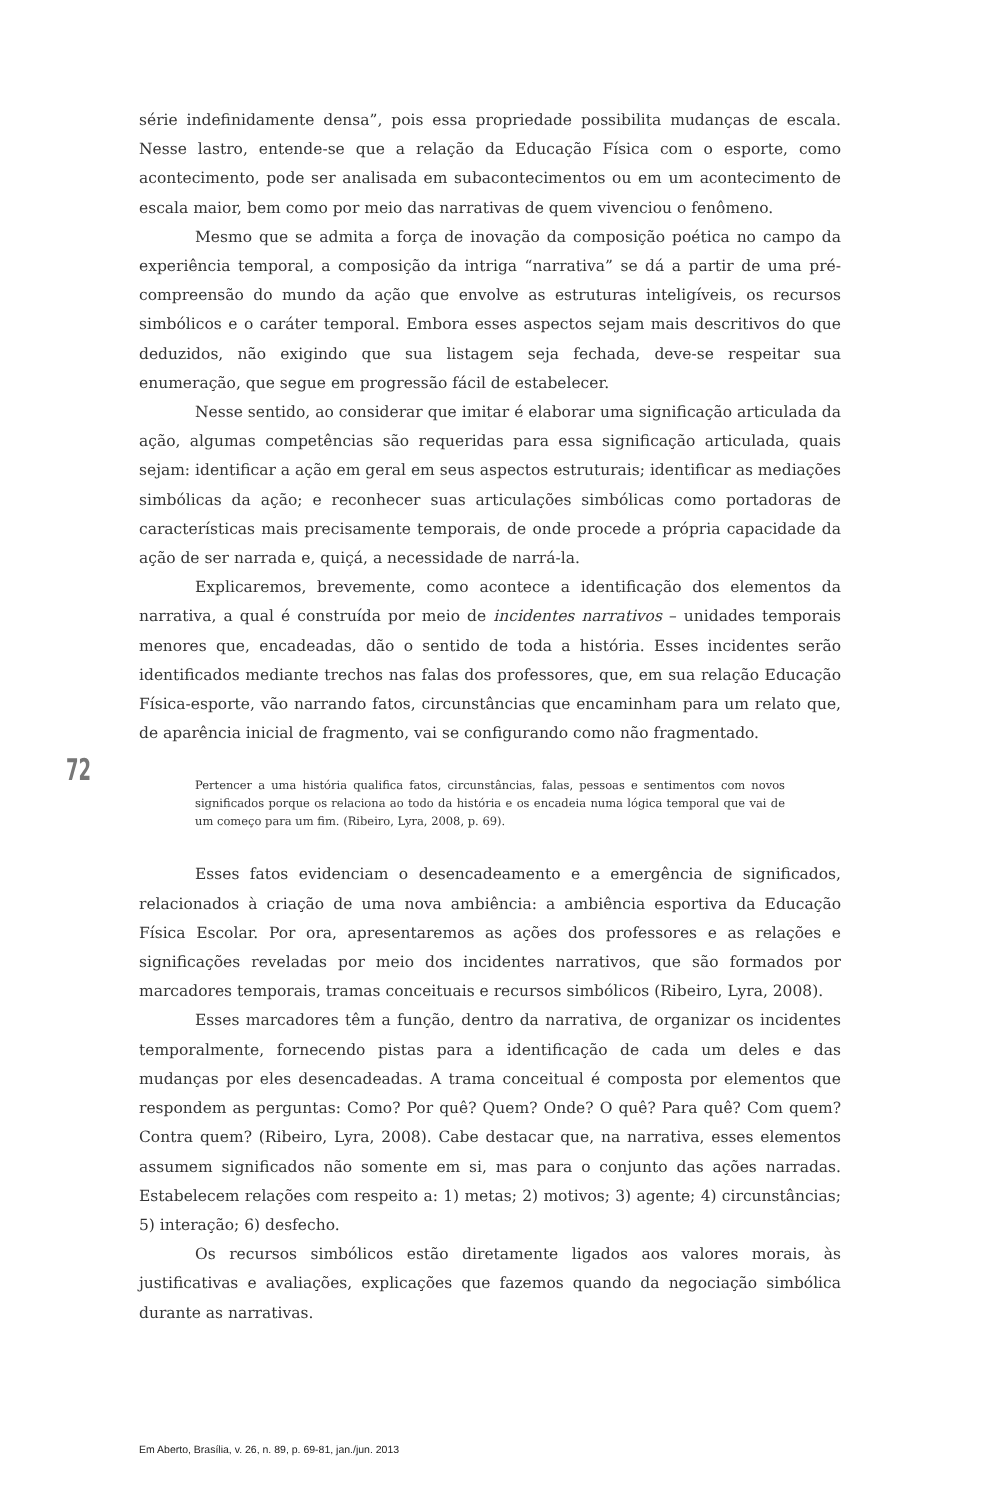série indefinidamente densa”, pois essa propriedade possibilita mudanças de escala. Nesse lastro, entende-se que a relação da Educação Física com o esporte, como acontecimento, pode ser analisada em subacontecimentos ou em um acontecimento de escala maior, bem como por meio das narrativas de quem vivenciou o fenômeno.
Mesmo que se admita a força de inovação da composição poética no campo da experiência temporal, a composição da intriga “narrativa” se dá a partir de uma pré-compreensão do mundo da ação que envolve as estruturas inteligíveis, os recursos simbólicos e o caráter temporal. Embora esses aspectos sejam mais descritivos do que deduzidos, não exigindo que sua listagem seja fechada, deve-se respeitar sua enumeração, que segue em progressão fácil de estabelecer.
Nesse sentido, ao considerar que imitar é elaborar uma significação articulada da ação, algumas competências são requeridas para essa significação articulada, quais sejam: identificar a ação em geral em seus aspectos estruturais; identificar as mediações simbólicas da ação; e reconhecer suas articulações simbólicas como portadoras de características mais precisamente temporais, de onde procede a própria capacidade da ação de ser narrada e, quiçá, a necessidade de narrá-la.
Explicaremos, brevemente, como acontece a identificação dos elementos da narrativa, a qual é construída por meio de incidentes narrativos – unidades temporais menores que, encadeadas, dão o sentido de toda a história. Esses incidentes serão identificados mediante trechos nas falas dos professores, que, em sua relação Educação Física-esporte, vão narrando fatos, circunstâncias que encaminham para um relato que, de aparência inicial de fragmento, vai se configurando como não fragmentado.
Pertencer a uma história qualifica fatos, circunstâncias, falas, pessoas e sentimentos com novos significados porque os relaciona ao todo da história e os encadeia numa lógica temporal que vai de um começo para um fim. (Ribeiro, Lyra, 2008, p. 69).
Esses fatos evidenciam o desencadeamento e a emergência de significados, relacionados à criação de uma nova ambiência: a ambiência esportiva da Educação Física Escolar. Por ora, apresentaremos as ações dos professores e as relações e significações reveladas por meio dos incidentes narrativos, que são formados por marcadores temporais, tramas conceituais e recursos simbólicos (Ribeiro, Lyra, 2008).
Esses marcadores têm a função, dentro da narrativa, de organizar os incidentes temporalmente, fornecendo pistas para a identificação de cada um deles e das mudanças por eles desencadeadas. A trama conceitual é composta por elementos que respondem as perguntas: Como? Por quê? Quem? Onde? O quê? Para quê? Com quem? Contra quem? (Ribeiro, Lyra, 2008). Cabe destacar que, na narrativa, esses elementos assumem significados não somente em si, mas para o conjunto das ações narradas. Estabelecem relações com respeito a: 1) metas; 2) motivos; 3) agente; 4) circunstâncias; 5) interação; 6) desfecho.
Os recursos simbólicos estão diretamente ligados aos valores morais, às justificativas e avaliações, explicações que fazemos quando da negociação simbólica durante as narrativas.
72
Em Aberto, Brasília, v. 26, n. 89, p. 69-81, jan./jun. 2013